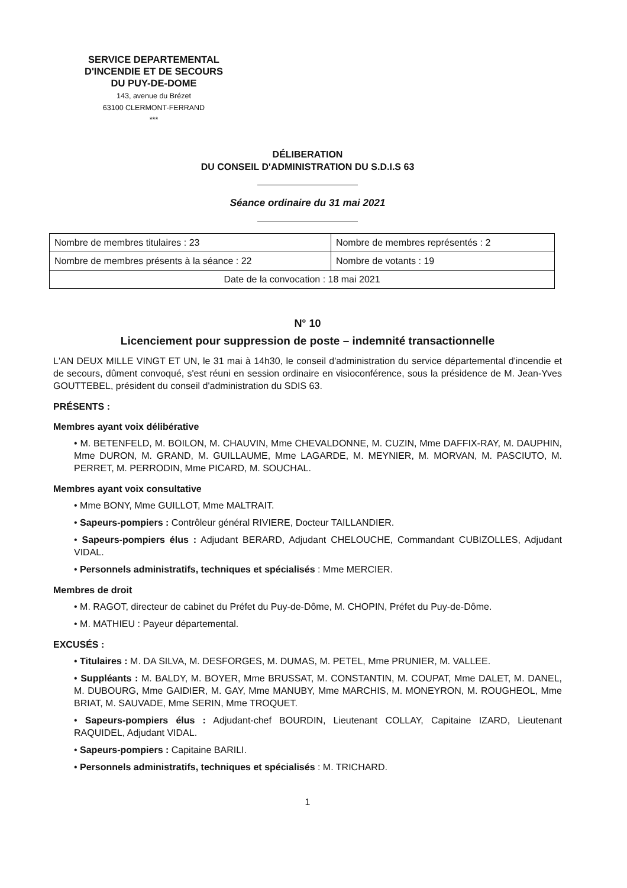SERVICE DEPARTEMENTAL
D'INCENDIE ET DE SECOURS
DU PUY-DE-DOME
143, avenue du Brézet
63100 CLERMONT-FERRAND
***
DÉLIBERATION
DU CONSEIL D'ADMINISTRATION DU S.D.I.S 63
Séance ordinaire du 31 mai 2021
| Nombre de membres titulaires : 23 | Nombre de membres représentés : 2 |
| Nombre de membres présents à la séance : 22 | Nombre de votants : 19 |
| Date de la convocation : 18 mai 2021 | |
N° 10
Licenciement pour suppression de poste – indemnité transactionnelle
L'AN DEUX MILLE VINGT ET UN, le 31 mai à 14h30, le conseil d'administration du service départemental d'incendie et de secours, dûment convoqué, s'est réuni en session ordinaire en visioconférence, sous la présidence de M. Jean-Yves GOUTTEBEL, président du conseil d'administration du SDIS 63.
PRÉSENTS :
Membres ayant voix délibérative
• M. BETENFELD, M. BOILON, M. CHAUVIN, Mme CHEVALDONNE, M. CUZIN, Mme DAFFIX-RAY, M. DAUPHIN, Mme DURON, M. GRAND, M. GUILLAUME, Mme LAGARDE, M. MEYNIER, M. MORVAN, M. PASCIUTO, M. PERRET, M. PERRODIN, Mme PICARD, M. SOUCHAL.
Membres ayant voix consultative
• Mme BONY, Mme GUILLOT, Mme MALTRAIT.
• Sapeurs-pompiers : Contrôleur général RIVIERE, Docteur TAILLANDIER.
• Sapeurs-pompiers élus : Adjudant BERARD, Adjudant CHELOUCHE, Commandant CUBIZOLLES, Adjudant VIDAL.
• Personnels administratifs, techniques et spécialisés : Mme MERCIER.
Membres de droit
• M. RAGOT, directeur de cabinet du Préfet du Puy-de-Dôme, M. CHOPIN, Préfet du Puy-de-Dôme.
• M. MATHIEU : Payeur départemental.
EXCUSÉS :
• Titulaires : M. DA SILVA, M. DESFORGES, M. DUMAS, M. PETEL, Mme PRUNIER, M. VALLEE.
• Suppléants : M. BALDY, M. BOYER, Mme BRUSSAT, M. CONSTANTIN, M. COUPAT, Mme DALET, M. DANEL, M. DUBOURG, Mme GAIDIER, M. GAY, Mme MANUBY, Mme MARCHIS, M. MONEYRON, M. ROUGHEOL, Mme BRIAT, M. SAUVADE, Mme SERIN, Mme TROQUET.
• Sapeurs-pompiers élus : Adjudant-chef BOURDIN, Lieutenant COLLAY, Capitaine IZARD, Lieutenant RAQUIDEL, Adjudant VIDAL.
• Sapeurs-pompiers : Capitaine BARILI.
• Personnels administratifs, techniques et spécialisés : M. TRICHARD.
1